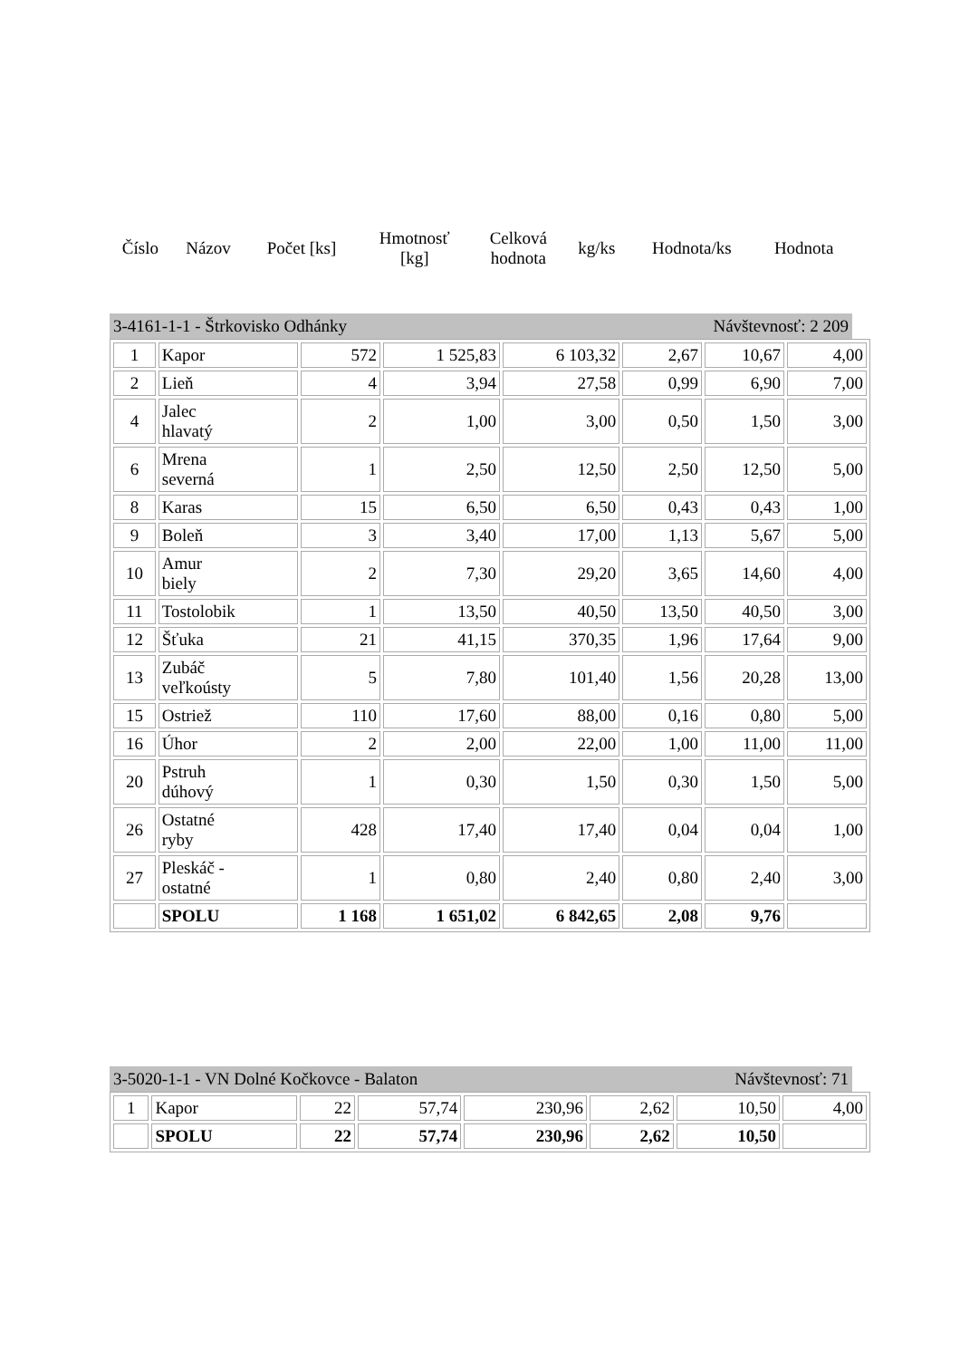| Číslo | Názov | Počet [ks] | Hmotnosť [kg] | Celková hodnota | kg/ks | Hodnota/ks | Hodnota |
3-4161-1-1 - Štrkovisko Odhánky Návštevnosť: 2 209
| 1 | Kapor | 572 | 1 525,83 | 6 103,32 | 2,67 | 10,67 | 4,00 |
| 2 | Lieň | 4 | 3,94 | 27,58 | 0,99 | 6,90 | 7,00 |
| 4 | Jalec hlavatý | 2 | 1,00 | 3,00 | 0,50 | 1,50 | 3,00 |
| 6 | Mrena severná | 1 | 2,50 | 12,50 | 2,50 | 12,50 | 5,00 |
| 8 | Karas | 15 | 6,50 | 6,50 | 0,43 | 0,43 | 1,00 |
| 9 | Boleň | 3 | 3,40 | 17,00 | 1,13 | 5,67 | 5,00 |
| 10 | Amur biely | 2 | 7,30 | 29,20 | 3,65 | 14,60 | 4,00 |
| 11 | Tostolobik | 1 | 13,50 | 40,50 | 13,50 | 40,50 | 3,00 |
| 12 | Šťuka | 21 | 41,15 | 370,35 | 1,96 | 17,64 | 9,00 |
| 13 | Zubáč veľkoústy | 5 | 7,80 | 101,40 | 1,56 | 20,28 | 13,00 |
| 15 | Ostriež | 110 | 17,60 | 88,00 | 0,16 | 0,80 | 5,00 |
| 16 | Úhor | 2 | 2,00 | 22,00 | 1,00 | 11,00 | 11,00 |
| 20 | Pstruh dúhový | 1 | 0,30 | 1,50 | 0,30 | 1,50 | 5,00 |
| 26 | Ostatné ryby | 428 | 17,40 | 17,40 | 0,04 | 0,04 | 1,00 |
| 27 | Pleskáč - ostatné | 1 | 0,80 | 2,40 | 0,80 | 2,40 | 3,00 |
| | SPOLU | 1 168 | 1 651,02 | 6 842,65 | 2,08 | 9,76 | |
3-5020-1-1 - VN Dolné Kočkovce - Balaton Návštevnosť: 71
| 1 | Kapor | 22 | 57,74 | 230,96 | 2,62 | 10,50 | 4,00 |
| | SPOLU | 22 | 57,74 | 230,96 | 2,62 | 10,50 | |